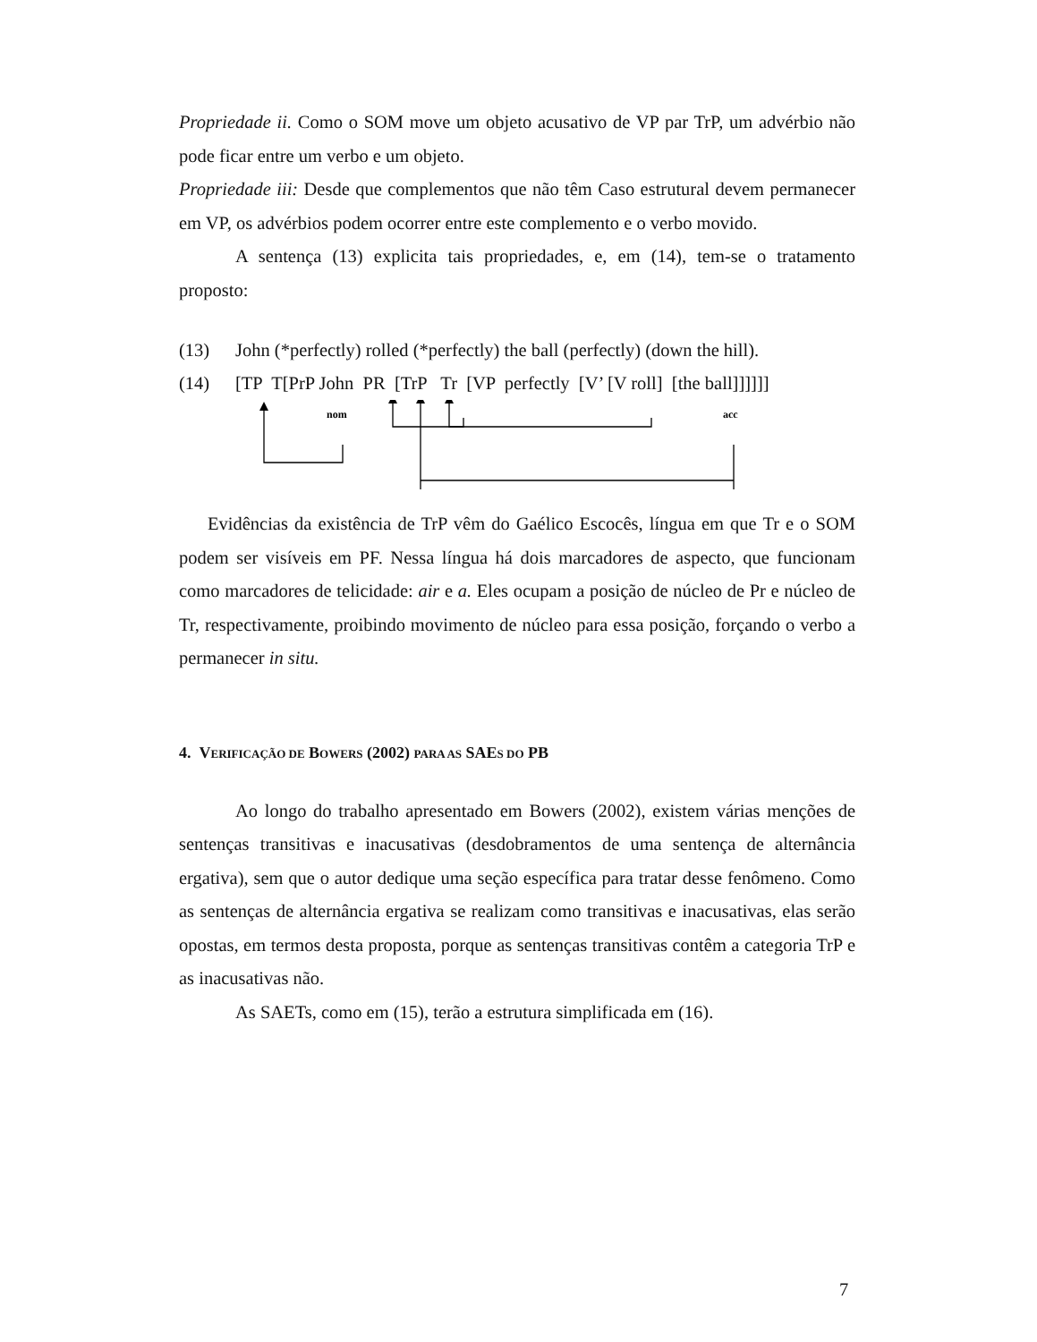Propriedade ii. Como o SOM move um objeto acusativo de VP par TrP, um advérbio não pode ficar entre um verbo e um objeto.
Propriedade iii: Desde que complementos que não têm Caso estrutural devem permanecer em VP, os advérbios podem ocorrer entre este complemento e o verbo movido.
A sentença (13) explicita tais propriedades, e, em (14), tem-se o tratamento proposto:
(13) John (*perfectly) rolled (*perfectly) the ball (perfectly) (down the hill).
(14) [TP T[PrP John PR [TrP Tr [VP perfectly [V’ [V roll] [the ball]]]]]]
nom
acc
Evidências da existência de TrP vêm do Gaélico Escocês, língua em que Tr e o SOM podem ser visíveis em PF. Nessa língua há dois marcadores de aspecto, que funcionam como marcadores de telicidade: air e a. Eles ocupam a posição de núcleo de Pr e núcleo de Tr, respectivamente, proibindo movimento de núcleo para essa posição, forçando o verbo a permanecer in situ.
4. VERIFICAÇÃO DE BOWERS (2002) PARA AS SAES DO PB
Ao longo do trabalho apresentado em Bowers (2002), existem várias menções de sentenças transitivas e inacusativas (desdobramentos de uma sentença de alternância ergativa), sem que o autor dedique uma seção específica para tratar desse fenômeno. Como as sentenças de alternância ergativa se realizam como transitivas e inacusativas, elas serão opostas, em termos desta proposta, porque as sentenças transitivas contêm a categoria TrP e as inacusativas não.
As SAETs, como em (15), terão a estrutura simplificada em (16).
7